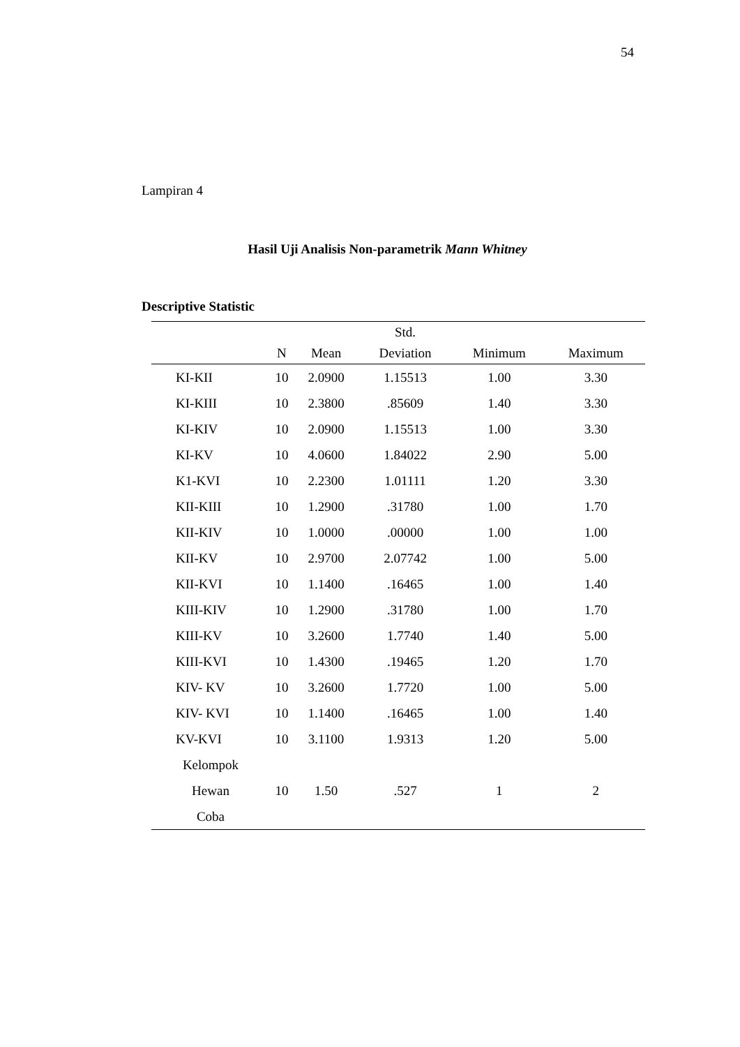54
Lampiran 4
Hasil Uji Analisis Non-parametrik Mann Whitney
Descriptive Statistic
| | | | Std. | | |
| --- | --- | --- | --- | --- | --- |
| | N | Mean | Deviation | Minimum | Maximum |
| KI-KII | 10 | 2.0900 | 1.15513 | 1.00 | 3.30 |
| KI-KIII | 10 | 2.3800 | .85609 | 1.40 | 3.30 |
| KI-KIV | 10 | 2.0900 | 1.15513 | 1.00 | 3.30 |
| KI-KV | 10 | 4.0600 | 1.84022 | 2.90 | 5.00 |
| K1-KVI | 10 | 2.2300 | 1.01111 | 1.20 | 3.30 |
| KII-KIII | 10 | 1.2900 | .31780 | 1.00 | 1.70 |
| KII-KIV | 10 | 1.0000 | .00000 | 1.00 | 1.00 |
| KII-KV | 10 | 2.9700 | 2.07742 | 1.00 | 5.00 |
| KII-KVI | 10 | 1.1400 | .16465 | 1.00 | 1.40 |
| KIII-KIV | 10 | 1.2900 | .31780 | 1.00 | 1.70 |
| KIII-KV | 10 | 3.2600 | 1.7740 | 1.40 | 5.00 |
| KIII-KVI | 10 | 1.4300 | .19465 | 1.20 | 1.70 |
| KIV- KV | 10 | 3.2600 | 1.7720 | 1.00 | 5.00 |
| KIV- KVI | 10 | 1.1400 | .16465 | 1.00 | 1.40 |
| KV-KVI | 10 | 3.1100 | 1.9313 | 1.20 | 5.00 |
| Kelompok Hewan Coba | 10 | 1.50 | .527 | 1 | 2 |